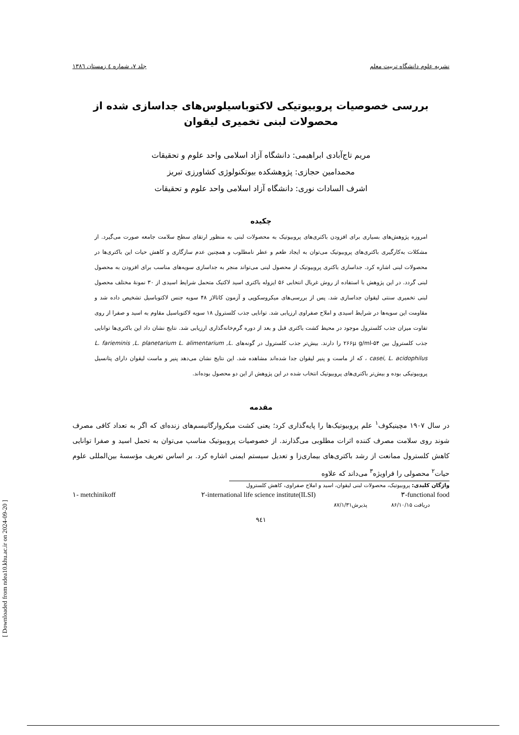نشریه علوم دانشگاه تربیت معلم جلد ۷، شماره ٤ زمستان ۱۳۸٦
بررسی خصوصیات پروبیوتیکی لاکتوباسیلوس‌های جداسازی شده از
محصولات لبنی تخمیری لیقوان
مریم تاج‌آبادی ابراهیمی: دانشگاه آزاد اسلامی واحد علوم و تحقیقات
محمدامین حجازی: پژوهشکده بیوتکنولوژی کشاورزی تبریز
اشرف السادات نوری: دانشگاه آزاد اسلامی واحد علوم و تحقیقات
چکیده
امروزه پژوهش‌های بسیاری برای افزودن باکتری‌های پروبیوتیک به محصولات لبنی به منظور ارتقای سطح سلامت جامعه صورت می‌گیرد. از مشکلات به‌کارگیری باکتری‌های پروبیوتیک می‌توان به ایجاد طعم و عطر نامطلوب و همچنین عدم سازگاری و کاهش حیات این باکتری‌ها در محصولات لبنی اشاره کرد. جداسازی باکتری پروبیوتیک از محصول لبنی می‌تواند منجر به جداسازی سویه‌های مناسب برای افزودن به محصول لبنی گردد. در این پژوهش با استفاده از روش غربال انتخابی ۵۶ ایزوله باکتری اسید لاکتیک متحمل شرایط اسیدی از ۳۰ نمونهٔ مختلف محصول لبنی تخمیری سنتی لیقوان جداسازی شد. پس از بررسی‌های میکروسکوپی و آزمون کاتالاز ۴۸ سویه جنس لاکتوباسیل تشخیص داده شد و مقاومت این سویه‌ها در شرایط اسیدی و املاح صفراوی ارزیابی شد. توانایی جذب کلسترول ۱۸ سویه لاکتوباسیل مقاوم به اسید و صفرا از روی تفاوت میزان جذب کلسترول موجود در محیط کشت باکتری قبل و بعد از دوره گرم‌خانه‌گذاری ارزیابی شد. نتایج نشان داد این باکتری‌ها توانایی جذب کلسترول بین ۵۴-۲۶۶μ g/ml را دارند. بیش‌تر جذب کلسترول در گونه‌های L. farieminis ,L. planetarium L. alimentarium ,L. casei, L. acidophilus ، که از ماست و پنیر لیقوان جدا شده‌اند مشاهده شد. این نتایج نشان می‌دهد پنیر و ماست لیقوان دارای پتانسیل پروبیوتیکی بوده و بیش‌تر باکتری‌های پروبیوتیک انتخاب شده در این پژوهش از این دو محصول بوده‌اند.
مقدمه
در سال ۱۹۰۷ مچینیکوف<sup>۱</sup> علم پروبیوتیک‌ها را پایه‌گذاری کرد؛ یعنی کشت میکروارگانیسم‌های زنده‌ای که اگر به تعداد کافی مصرف شوند روی سلامت مصرف کننده اثرات مطلوبی می‌گذارند. از خصوصیات پروبیوتیک مناسب می‌توان به تحمل اسید و صفرا توانایی کاهش کلسترول ممانعت از رشد باکتری‌های بیماری‌زا و تعدیل سیستم ایمنی اشاره کرد. بر اساس تعریف مؤسسهٔ بین‌المللی علوم حیات<sup>۲</sup> محصولی را فراویژه<sup>۳</sup> می‌داند که علاوه
واژگان کلیدی: پروبیوتیک، محصولات لبنی لیقوان، اسید و املاح صفراوی، کاهش کلسترول
۱- metchinikoff ۲-international life science institute(ILSI) ۳-functional food
دریافت ۸۶/۱۰/۱۵ پذیرش۸۷/۱/۳۱
۹٤۱
[ Downloaded from ndea10.khu.ac.ir on 2024-09-20 ]